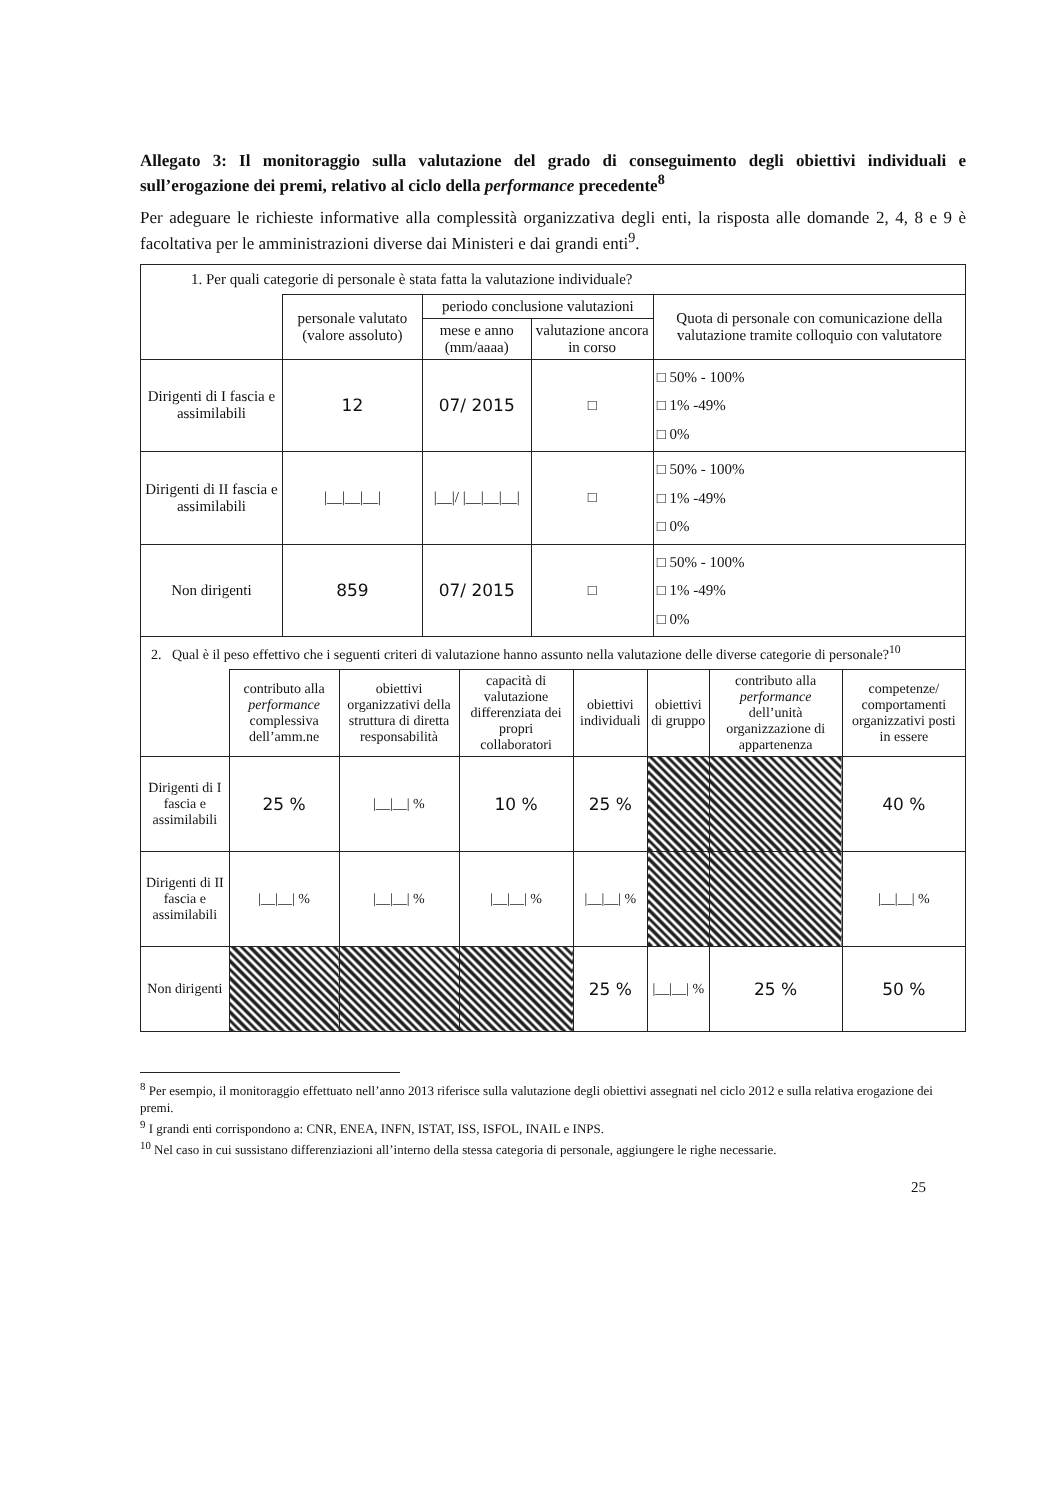Allegato 3: Il monitoraggio sulla valutazione del grado di conseguimento degli obiettivi individuali e sull’erogazione dei premi, relativo al ciclo della performance precedente<sup>8</sup>
Per adeguare le richieste informative alla complessità organizzativa degli enti, la risposta alle domande 2, 4, 8 e 9 è facoltativa per le amministrazioni diverse dai Ministeri e dai grandi enti<sup>9</sup>.
| 1. Per quali categorie di personale è stata fatta la valutazione individuale? | | | | |
| | personale valutato (valore assoluto) | periodo conclusione valutazioni | | Quota di personale con comunicazione della valutazione tramite colloquio con valutatore |
| | | mese e anno (mm/aaaa) | valutazione ancora in corso | |
| Dirigenti di I fascia e assimilabili | 12 | 07/ 2015 | □ | □ 50% - 100% □ 1% -49% □ 0% |
| Dirigenti di II fascia e assimilabili | /__/__/__/ | /__// /__/__/__/ | □ | □ 50% - 100% □ 1% -49% □ 0% |
| Non dirigenti | 859 | 07/ 2015 | □ | □ 50% - 100% □ 1% -49% □ 0% |
| 2. Qual è il peso effettivo che i seguenti criteri di valutazione hanno assunto nella valutazione delle diverse categorie di personale?<sup>10</sup> | | | | | | | |
| | contributo alla performance complessiva dell’amm.ne | obiettivi organizzativi della struttura di diretta responsabilità | capacità di valutazione differenziata dei propri collaboratori | obiettivi individuali | obiettivi di gruppo | contributo alla performance dell’unità organizzazione di appartenenza | competenze/ comportamenti organizzativi posti in essere |
| Dirigenti di I fascia e assimilabili | 25 % | /__/__/ % | 10 % | 25 % | | | 40 % |
| Dirigenti di II fascia e assimilabili | /__/__/ % | /__/__/ % | /__/__/ % | /__/__/ % | | | /__/__/ % |
| Non dirigenti | | | | 25 % | /__/__/ % | 25 % | 50 % |
<sup>8</sup> Per esempio, il monitoraggio effettuato nell’anno 2013 riferisce sulla valutazione degli obiettivi assegnati nel ciclo 2012 e sulla relativa erogazione dei premi.
<sup>9</sup> I grandi enti corrispondono a: CNR, ENEA, INFN, ISTAT, ISS, ISFOL, INAIL e INPS.
<sup>10</sup> Nel caso in cui sussistano differenziazioni all’interno della stessa categoria di personale, aggiungere le righe necessarie.
25